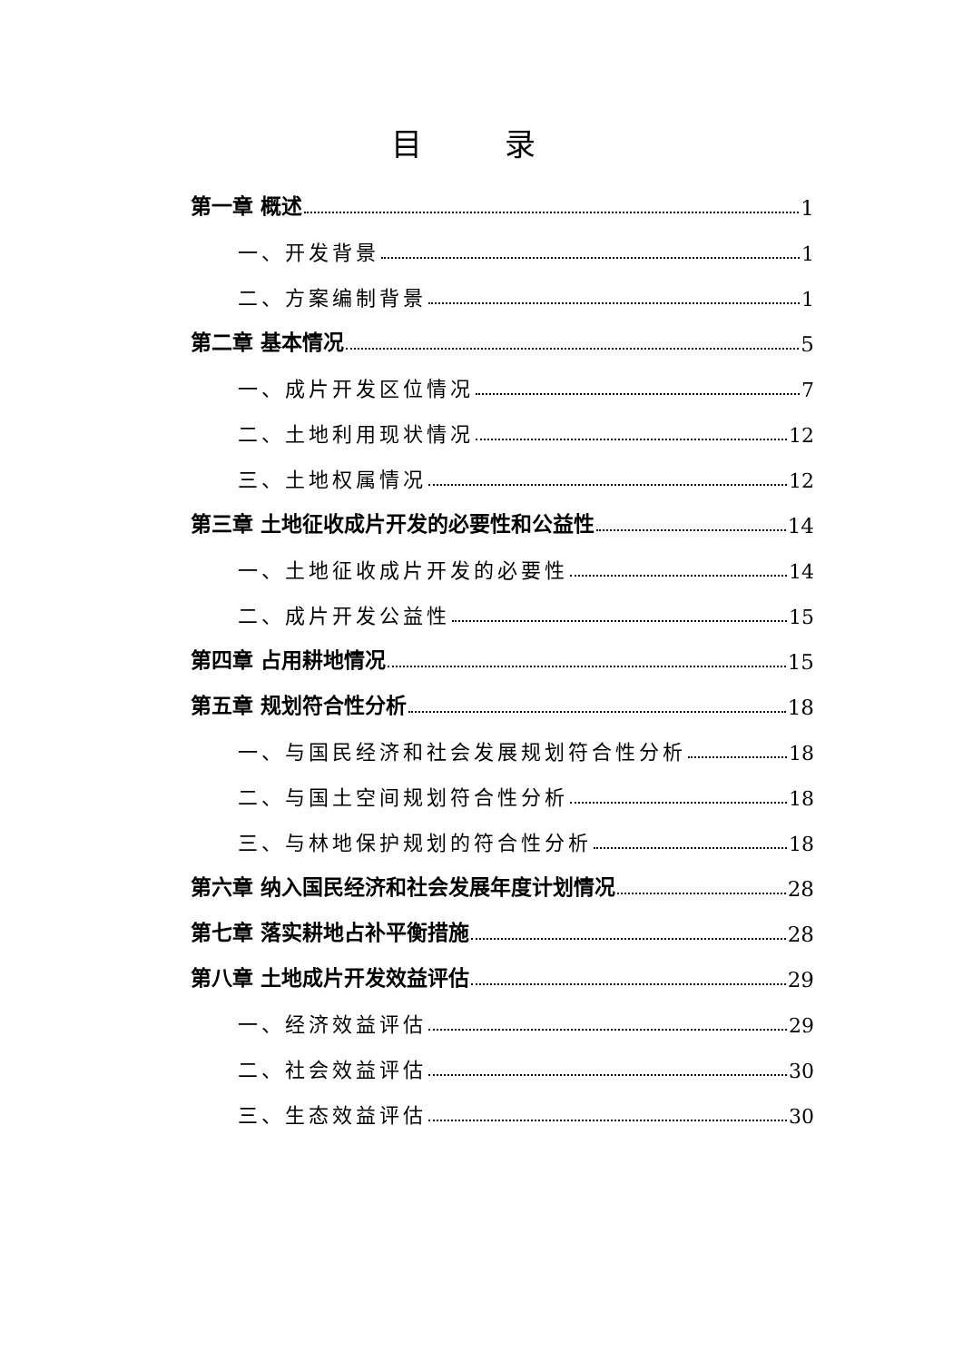目 录
第一章 概述 1
一、开发背景 1
二、方案编制背景 1
第二章 基本情况 5
一、成片开发区位情况 7
二、土地利用现状情况 12
三、土地权属情况 12
第三章 土地征收成片开发的必要性和公益性 14
一、土地征收成片开发的必要性 14
二、成片开发公益性 15
第四章 占用耕地情况 15
第五章 规划符合性分析 18
一、与国民经济和社会发展规划符合性分析 18
二、与国土空间规划符合性分析 18
三、与林地保护规划的符合性分析 18
第六章 纳入国民经济和社会发展年度计划情况 28
第七章 落实耕地占补平衡措施 28
第八章 土地成片开发效益评估 29
一、经济效益评估 29
二、社会效益评估 30
三、生态效益评估 30